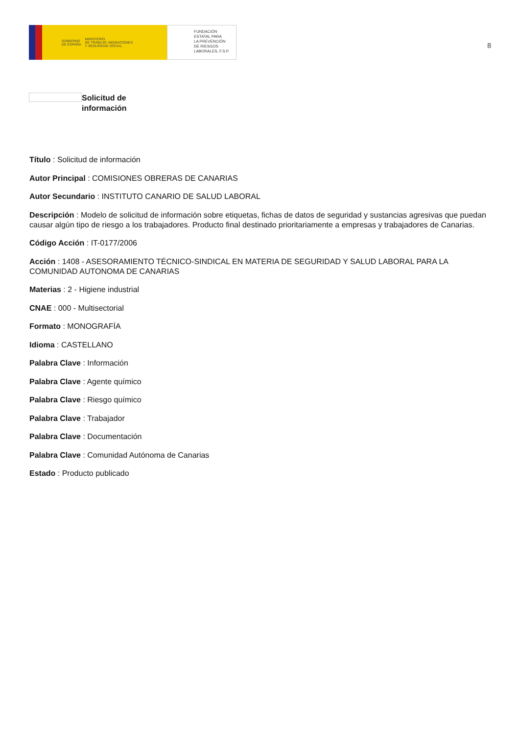GOBIERNO
DE ESPAÑA MINISTERIO
DE TRABAJO, MIGRACIONES
Y SEGURIDAD SOCIAL
FUNDACIÓN
ESTATAL PARA
LA PREVENCIÓN
DE RIESGOS
LABORALES, F.S.P.
8
Solicitud de
información
Título : Solicitud de información
Autor Principal : COMISIONES OBRERAS DE CANARIAS
Autor Secundario : INSTITUTO CANARIO DE SALUD LABORAL
Descripción : Modelo de solicitud de información sobre etiquetas, fichas de datos de seguridad y sustancias agresivas que puedan causar algún tipo de riesgo a los trabajadores. Producto final destinado prioritariamente a empresas y trabajadores de Canarias.
Código Acción : IT-0177/2006
Acción : 1408 - ASESORAMIENTO TÉCNICO-SINDICAL EN MATERIA DE SEGURIDAD Y SALUD LABORAL PARA LA COMUNIDAD AUTONOMA DE CANARIAS
Materias : 2 - Higiene industrial
CNAE : 000 - Multisectorial
Formato : MONOGRAFÍA
Idioma : CASTELLANO
Palabra Clave : Información
Palabra Clave : Agente químico
Palabra Clave : Riesgo químico
Palabra Clave : Trabajador
Palabra Clave : Documentación
Palabra Clave : Comunidad Autónoma de Canarias
Estado : Producto publicado